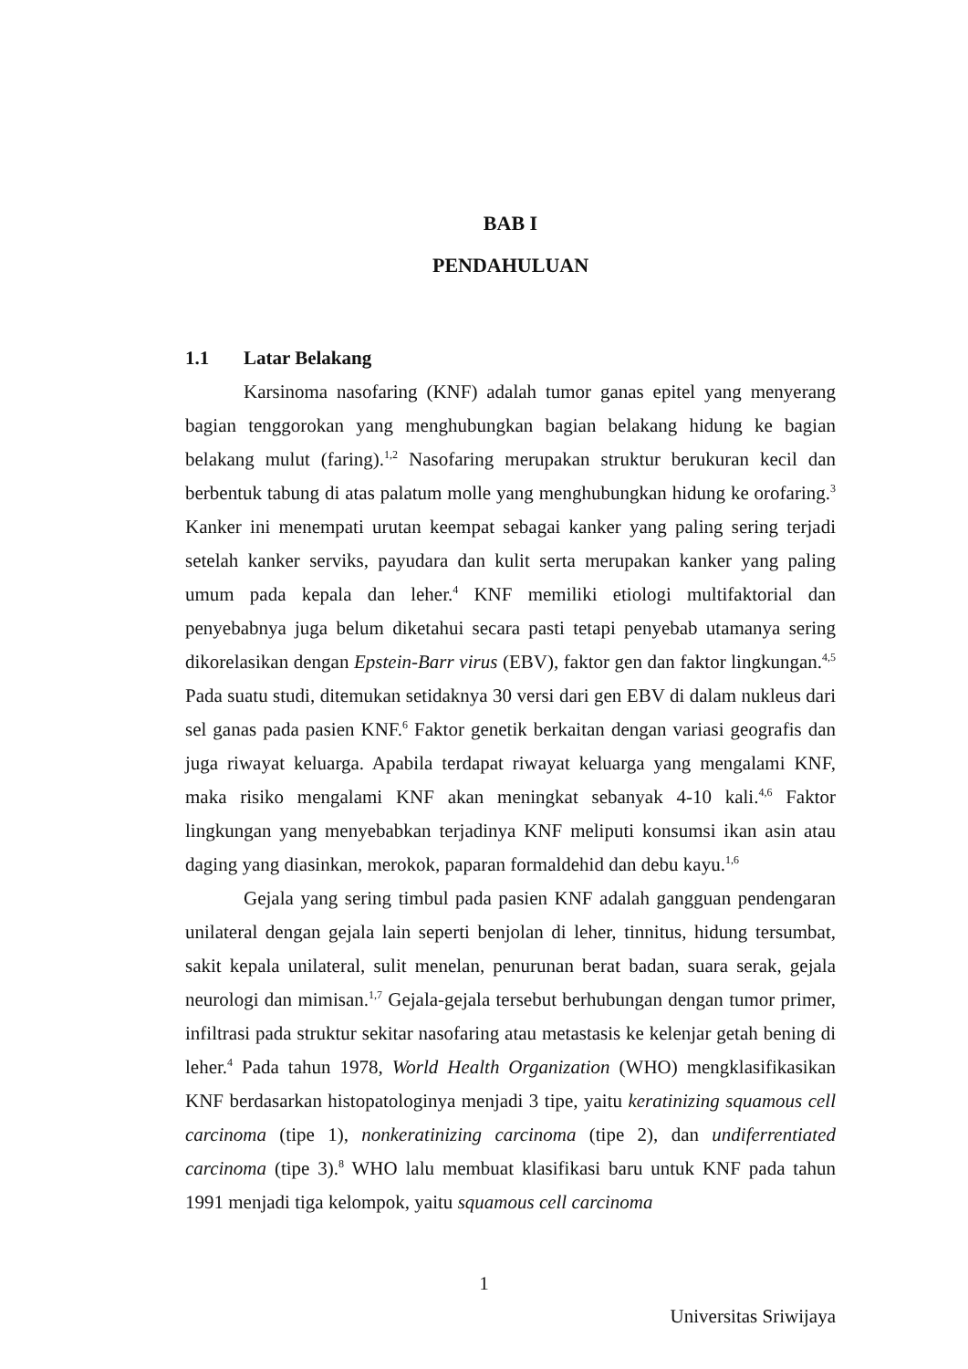BAB I
PENDAHULUAN
1.1 Latar Belakang
Karsinoma nasofaring (KNF) adalah tumor ganas epitel yang menyerang bagian tenggorokan yang menghubungkan bagian belakang hidung ke bagian belakang mulut (faring).<sup>1,2</sup> Nasofaring merupakan struktur berukuran kecil dan berbentuk tabung di atas palatum molle yang menghubungkan hidung ke orofaring.<sup>3</sup> Kanker ini menempati urutan keempat sebagai kanker yang paling sering terjadi setelah kanker serviks, payudara dan kulit serta merupakan kanker yang paling umum pada kepala dan leher.<sup>4</sup> KNF memiliki etiologi multifaktorial dan penyebabnya juga belum diketahui secara pasti tetapi penyebab utamanya sering dikorelasikan dengan Epstein-Barr virus (EBV), faktor gen dan faktor lingkungan.<sup>4,5</sup> Pada suatu studi, ditemukan setidaknya 30 versi dari gen EBV di dalam nukleus dari sel ganas pada pasien KNF.<sup>6</sup> Faktor genetik berkaitan dengan variasi geografis dan juga riwayat keluarga. Apabila terdapat riwayat keluarga yang mengalami KNF, maka risiko mengalami KNF akan meningkat sebanyak 4-10 kali.<sup>4,6</sup> Faktor lingkungan yang menyebabkan terjadinya KNF meliputi konsumsi ikan asin atau daging yang diasinkan, merokok, paparan formaldehid dan debu kayu.<sup>1,6</sup>
Gejala yang sering timbul pada pasien KNF adalah gangguan pendengaran unilateral dengan gejala lain seperti benjolan di leher, tinnitus, hidung tersumbat, sakit kepala unilateral, sulit menelan, penurunan berat badan, suara serak, gejala neurologi dan mimisan.<sup>1,7</sup> Gejala-gejala tersebut berhubungan dengan tumor primer, infiltrasi pada struktur sekitar nasofaring atau metastasis ke kelenjar getah bening di leher.<sup>4</sup> Pada tahun 1978, World Health Organization (WHO) mengklasifikasikan KNF berdasarkan histopatologinya menjadi 3 tipe, yaitu keratinizing squamous cell carcinoma (tipe 1), nonkeratinizing carcinoma (tipe 2), dan undiferrentiated carcinoma (tipe 3).<sup>8</sup> WHO lalu membuat klasifikasi baru untuk KNF pada tahun 1991 menjadi tiga kelompok, yaitu squamous cell carcinoma
1
Universitas Sriwijaya